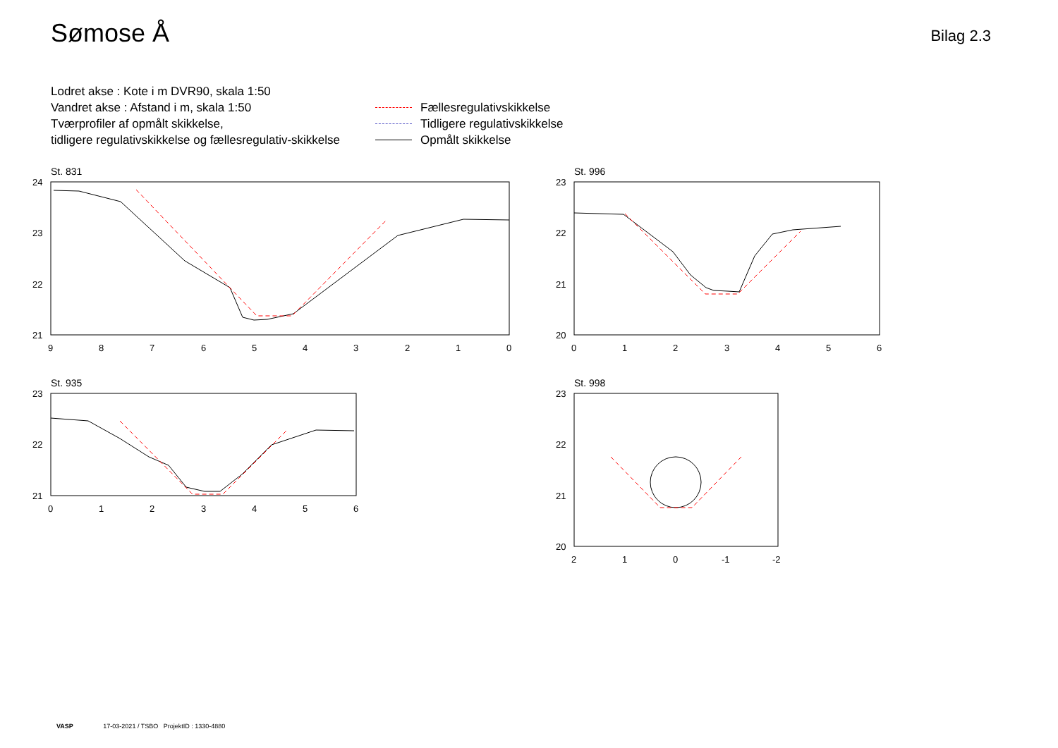Sømose Å
Bilag 2.3
Lodret akse : Kote i m DVR90, skala 1:50
Vandret akse : Afstand i m, skala 1:50
Tværprofiler af opmålt skikkelse,
tidligere regulativskikkelse og fællesregulativ-skikkelse
Fællesregulativskikkelse
Tidligere regulativskikkelse
Opmålt skikkelse
St. 831
24
23
22
21
9
8
7
6
5
4
3
2
1
0
St. 996
23
22
21
20
0
1
2
3
4
5
6
St. 935
23
22
21
0
1
2
3
4
5
6
St. 998
23
22
21
20
2
1
0
-1
-2
VASP 17-03-2021 / TSBO ProjektID : 1330-4880